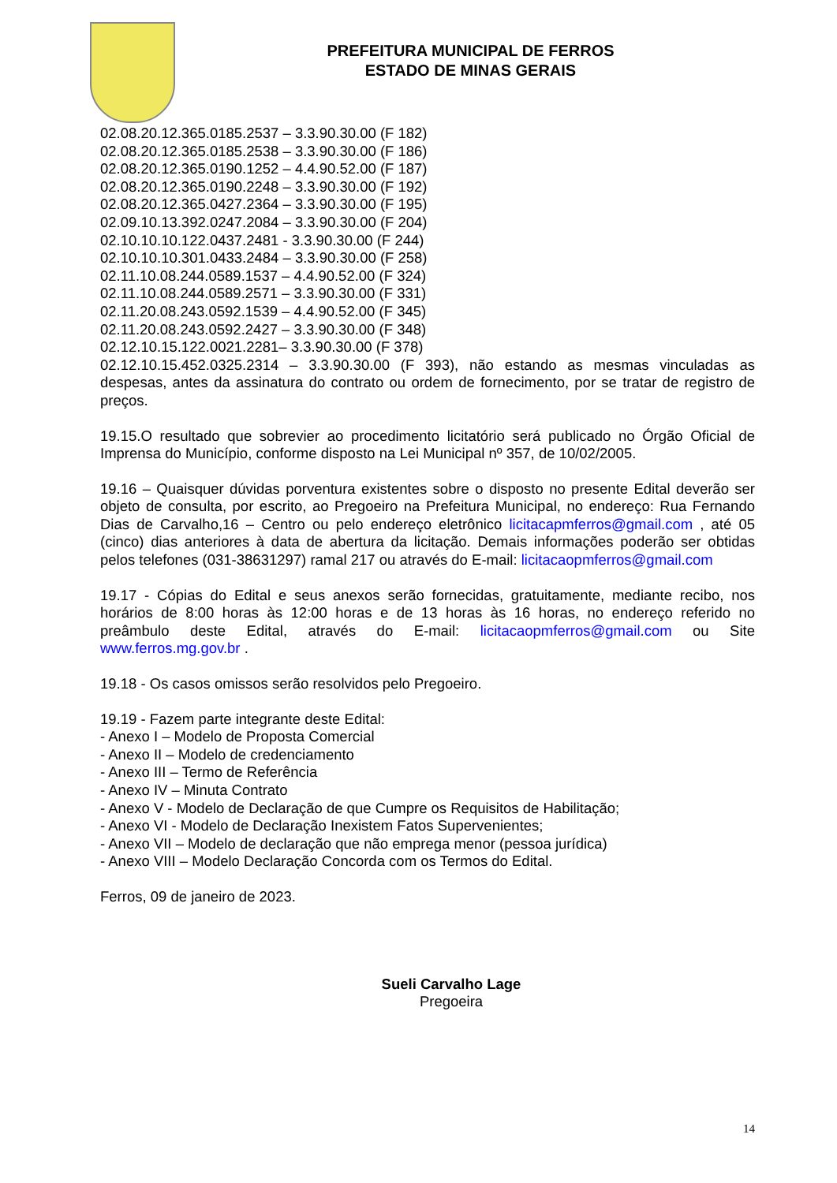PREFEITURA MUNICIPAL DE FERROS
ESTADO DE MINAS GERAIS
02.08.20.12.365.0185.2537 – 3.3.90.30.00 (F 182)
02.08.20.12.365.0185.2538 – 3.3.90.30.00 (F 186)
02.08.20.12.365.0190.1252 – 4.4.90.52.00 (F 187)
02.08.20.12.365.0190.2248 – 3.3.90.30.00 (F 192)
02.08.20.12.365.0427.2364 – 3.3.90.30.00 (F 195)
02.09.10.13.392.0247.2084 – 3.3.90.30.00 (F 204)
02.10.10.10.122.0437.2481 - 3.3.90.30.00 (F 244)
02.10.10.10.301.0433.2484 – 3.3.90.30.00 (F 258)
02.11.10.08.244.0589.1537 – 4.4.90.52.00 (F 324)
02.11.10.08.244.0589.2571 – 3.3.90.30.00 (F 331)
02.11.20.08.243.0592.1539 – 4.4.90.52.00 (F 345)
02.11.20.08.243.0592.2427 – 3.3.90.30.00 (F 348)
02.12.10.15.122.0021.2281– 3.3.90.30.00 (F 378)
02.12.10.15.452.0325.2314 – 3.3.90.30.00 (F 393), não estando as mesmas vinculadas as despesas, antes da assinatura do contrato ou ordem de fornecimento, por se tratar de registro de preços.
19.15.O resultado que sobrevier ao procedimento licitatório será publicado no Órgão Oficial de Imprensa do Município, conforme disposto na Lei Municipal nº 357, de 10/02/2005.
19.16 – Quaisquer dúvidas porventura existentes sobre o disposto no presente Edital deverão ser objeto de consulta, por escrito, ao Pregoeiro na Prefeitura Municipal, no endereço: Rua Fernando Dias de Carvalho,16 – Centro ou pelo endereço eletrônico licitacapmferros@gmail.com , até 05 (cinco) dias anteriores à data de abertura da licitação. Demais informações poderão ser obtidas pelos telefones (031-38631297) ramal 217 ou através do E-mail: licitacaopmferros@gmail.com
19.17 - Cópias do Edital e seus anexos serão fornecidas, gratuitamente, mediante recibo, nos horários de 8:00 horas às 12:00 horas e de 13 horas às 16 horas, no endereço referido no preâmbulo deste Edital, através do E-mail: licitacaopmferros@gmail.com ou Site www.ferros.mg.gov.br .
19.18 - Os casos omissos serão resolvidos pelo Pregoeiro.
19.19 - Fazem parte integrante deste Edital:
- Anexo I – Modelo de Proposta Comercial
- Anexo II – Modelo de credenciamento
- Anexo III – Termo de Referência
- Anexo IV – Minuta Contrato
- Anexo V - Modelo de Declaração de que Cumpre os Requisitos de Habilitação;
- Anexo VI - Modelo de Declaração Inexistem Fatos Supervenientes;
- Anexo VII – Modelo de declaração que não emprega menor (pessoa jurídica)
- Anexo VIII – Modelo Declaração Concorda com os Termos do Edital.
Ferros, 09 de janeiro de 2023.
Sueli Carvalho Lage
Pregoeira
14